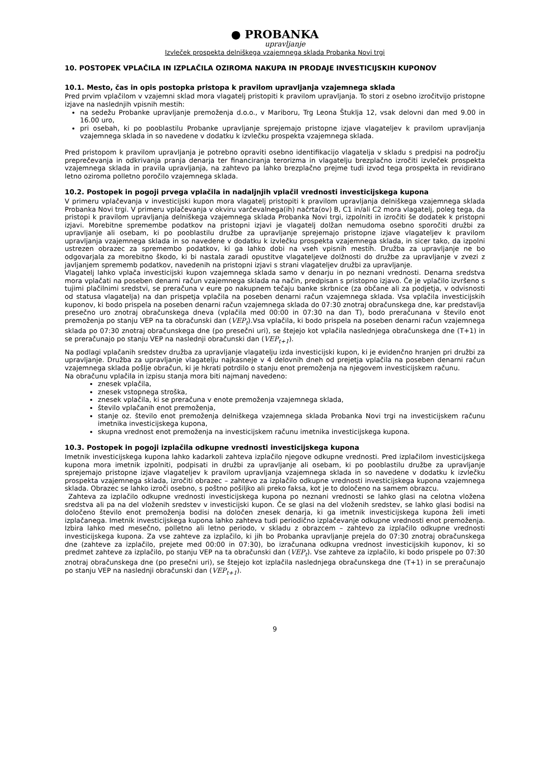● PROBANKA
upravljanje
Izvleček prospekta delniškega vzajemnega sklada Probanka Novi trgi
10. POSTOPEK VPLAČILA IN IZPLAČILA OZIROMA NAKUPA IN PRODAJE INVESTICIJSKIH KUPONOV
10.1. Mesto, čas in opis postopka pristopa k pravilom upravljanja vzajemnega sklada
Pred prvim vplačilom v vzajemni sklad mora vlagatelj pristopiti k pravilom upravljanja. To stori z osebno izročitvijo pristopne izjave na naslednjih vpisnih mestih:
na sedežu Probanke upravljanje premoženja d.o.o., v Mariboru, Trg Leona Štuklja 12, vsak delovni dan med 9.00 in 16.00 uro,
pri osebah, ki po pooblastilu Probanke upravljanje sprejemajo pristopne izjave vlagateljev k pravilom upravljanja vzajemnega sklada in so navedene v dodatku k izvlečku prospekta vzajemnega sklada.
Pred pristopom k pravilom upravljanja je potrebno opraviti osebno identifikacijo vlagatelja v skladu s predpisi na področju preprečevanja in odkrivanja pranja denarja ter financiranja terorizma in vlagatelju brezplačno izročiti izvleček prospekta vzajemnega sklada in pravila upravljanja, na zahtevo pa lahko brezplačno prejme tudi izvod tega prospekta in revidirano letno oziroma polletno poročilo vzajemnega sklada.
10.2. Postopek in pogoji prvega vplačila in nadaljnjih vplačil vrednosti investicijskega kupona
V primeru vplačevanja v investicijski kupon mora vlagatelj pristopiti k pravilom upravljanja delniškega vzajemnega sklada Probanka Novi trgi. V primeru vplačevanja v okviru varčevalnega(ih) načrta(ov) B, C1 in/ali C2 mora vlagatelj, poleg tega, da pristopi k pravilom upravljanja delniškega vzajemnega sklada Probanka Novi trgi, izpolniti in izročiti še dodatek k pristopni izjavi. Morebitne spremembe podatkov na pristopni izjavi je vlagatelj dolžan nemudoma osebno sporočiti družbi za upravljanje ali osebam, ki po pooblastilu družbe za upravljanje sprejemajo pristopne izjave vlagateljev k pravilom upravljanja vzajemnega sklada in so navedene v dodatku k izvlečku prospekta vzajemnega sklada, in sicer tako, da izpolni ustrezen obrazec za spremembo podatkov, ki ga lahko dobi na vseh vpisnih mestih. Družba za upravljanje ne bo odgovarjala za morebitno škodo, ki bi nastala zaradi opustitve vlagateljeve dolžnosti do družbe za upravljanje v zvezi z javljanjem sprememb podatkov, navedenih na pristopni izjavi s strani vlagateljev družbi za upravljanje.
Vlagatelj lahko vplača investicijski kupon vzajemnega sklada samo v denarju in po neznani vrednosti. Denarna sredstva mora vplačati na poseben denarni račun vzajemnega sklada na način, predpisan s pristopno izjavo. Če je vplačilo izvršeno s tujimi plačilnimi sredstvi, se preračuna v eure po nakupnem tečaju banke skrbnice (za občane ali za podjetja, v odvisnosti od statusa vlagatelja) na dan prispetja vplačila na poseben denarni račun vzajemnega sklada. Vsa vplačila investicijskih kuponov, ki bodo prispela na poseben denarni račun vzajemnega sklada do 07:30 znotraj obračunskega dne, kar predstavlja presečno uro znotraj obračunskega dneva (vplačila med 00:00 in 07:30 na dan T), bodo preračunana v število enot premoženja po stanju VEP na ta obračunski dan (VEP<sub>t</sub>).Vsa vplačila, ki bodo prispela na poseben denarni račun vzajemnega sklada po 07:30 znotraj obračunskega dne (po presečni uri), se štejejo kot vplačila naslednjega obračunskega dne (T+1) in se preračunajo po stanju VEP na naslednji obračunski dan (VEP<sub>t+1</sub>).
Na podlagi vplačanih sredstev družba za upravljanje vlagatelju izda investicijski kupon, ki je evidenčno hranjen pri družbi za upravljanje. Družba za upravljanje vlagatelju najkasneje v 4 delovnih dneh od prejetja vplačila na poseben denarni račun vzajemnega sklada pošlje obračun, ki je hkrati potrdilo o stanju enot premoženja na njegovem investicijskem računu.
Na obračunu vplačila in izpisu stanja mora biti najmanj navedeno:
znesek vplačila,
znesek vstopnega stroška,
znesek vplačila, ki se preračuna v enote premoženja vzajemnega sklada,
število vplačanih enot premoženja,
stanje oz. število enot premoženja delniškega vzajemnega sklada Probanka Novi trgi na investicijskem računu imetnika investicijskega kupona,
skupna vrednost enot premoženja na investicijskem računu imetnika investicijskega kupona.
10.3. Postopek in pogoji izplačila odkupne vrednosti investicijskega kupona
Imetnik investicijskega kupona lahko kadarkoli zahteva izplačilo njegove odkupne vrednosti. Pred izplačilom investicijskega kupona mora imetnik izpolniti, podpisati in družbi za upravljanje ali osebam, ki po pooblastilu družbe za upravljanje sprejemajo pristopne izjave vlagateljev k pravilom upravljanja vzajemnega sklada in so navedene v dodatku k izvlečku prospekta vzajemnega sklada, izročiti obrazec – zahtevo za izplačilo odkupne vrednosti investicijskega kupona vzajemnega sklada. Obrazec se lahko izroči osebno, s poštno pošiljko ali preko faksa, kot je to določeno na samem obrazcu.
Zahteva za izplačilo odkupne vrednosti investicijskega kupona po neznani vrednosti se lahko glasi na celotna vložena sredstva ali pa na del vloženih sredstev v investicijski kupon. Če se glasi na del vloženih sredstev, se lahko glasi bodisi na določeno število enot premoženja bodisi na določen znesek denarja, ki ga imetnik investicijskega kupona želi imeti izplačanega. Imetnik investicijskega kupona lahko zahteva tudi periodično izplačevanje odkupne vrednosti enot premoženja. Izbira lahko med mesečno, polletno ali letno periodo, v skladu z obrazcem – zahtevo za izplačilo odkupne vrednosti investicijskega kupona. Za vse zahteve za izplačilo, ki jih bo Probanka upravljanje prejela do 07:30 znotraj obračunskega dne (zahteve za izplačilo, prejete med 00:00 in 07:30), bo izračunana odkupna vrednost investicijskih kuponov, ki so predmet zahteve za izplačilo, po stanju VEP na ta obračunski dan (VEP<sub>t</sub>). Vse zahteve za izplačilo, ki bodo prispele po 07:30 znotraj obračunskega dne (po presečni uri), se štejejo kot izplačila naslednjega obračunskega dne (T+1) in se preračunajo po stanju VEP na naslednji obračunski dan (VEP<sub>t+1</sub>).
9